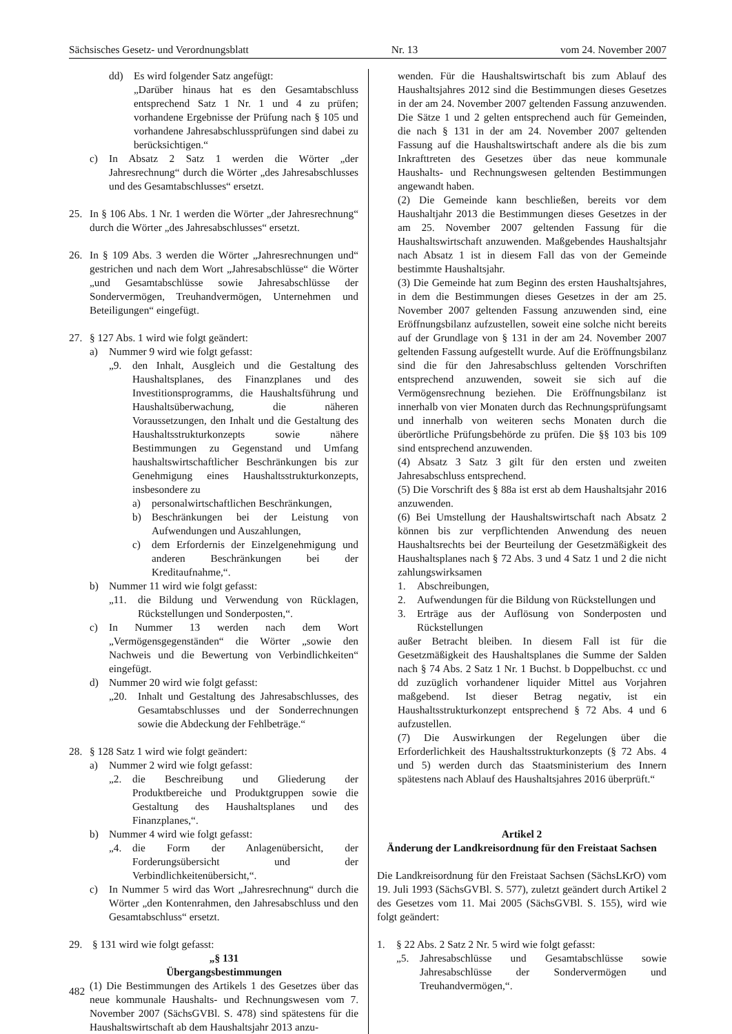Sächsisches Gesetz- und Verordnungsblatt Nr. 13 vom 24. November 2007
dd) Es wird folgender Satz angefügt:
„Darüber hinaus hat es den Gesamtabschluss entsprechend Satz 1 Nr. 1 und 4 zu prüfen; vorhandene Ergebnisse der Prüfung nach § 105 und vorhandene Jahresabschlussprüfungen sind dabei zu berücksichtigen.“
c) In Absatz 2 Satz 1 werden die Wörter „der Jahresrechnung“ durch die Wörter „des Jahresabschlusses und des Gesamtabschlusses“ ersetzt.
25. In § 106 Abs. 1 Nr. 1 werden die Wörter „der Jahresrechnung“ durch die Wörter „des Jahresabschlusses“ ersetzt.
26. In § 109 Abs. 3 werden die Wörter „Jahresrechnungen und“ gestrichen und nach dem Wort „Jahresabschlüsse“ die Wörter „und Gesamtabschlüsse sowie Jahresabschlüsse der Sondervermögen, Treuhandvermögen, Unternehmen und Beteiligungen“ eingefügt.
27. § 127 Abs. 1 wird wie folgt geändert:
a) Nummer 9 wird wie folgt gefasst:
„9. den Inhalt, Ausgleich und die Gestaltung des Haushaltsplanes, des Finanzplanes und des Investitionsprogramms, die Haushaltsführung und Haushaltsüberwachung, die näheren Voraussetzungen, den Inhalt und die Gestaltung des Haushaltsstrukturkonzepts sowie nähere Bestimmungen zu Gegenstand und Umfang haushaltswirtschaftlicher Beschränkungen bis zur Genehmigung eines Haushaltsstrukturkonzepts, insbesondere zu
a) personalwirtschaftlichen Beschränkungen,
b) Beschränkungen bei der Leistung von Aufwendungen und Auszahlungen,
c) dem Erfordernis der Einzelgenehmigung und anderen Beschränkungen bei der Kreditaufnahme,“.
b) Nummer 11 wird wie folgt gefasst:
„11. die Bildung und Verwendung von Rücklagen, Rückstellungen und Sonderposten,“.
c) In Nummer 13 werden nach dem Wort „Vermögensgegenständen“ die Wörter „sowie den Nachweis und die Bewertung von Verbindlichkeiten“ eingefügt.
d) Nummer 20 wird wie folgt gefasst:
„20. Inhalt und Gestaltung des Jahresabschlusses, des Gesamtabschlusses und der Sonderrechnungen sowie die Abdeckung der Fehlbeträge.“
28. § 128 Satz 1 wird wie folgt geändert:
a) Nummer 2 wird wie folgt gefasst:
„2. die Beschreibung und Gliederung der Produktbereiche und Produktgruppen sowie die Gestaltung des Haushaltsplanes und des Finanzplanes,“.
b) Nummer 4 wird wie folgt gefasst:
„4. die Form der Anlagenübersicht, der Forderungsübersicht und der Verbindlichkeitenübersicht,“.
c) In Nummer 5 wird das Wort „Jahresrechnung“ durch die Wörter „den Kontenrahmen, den Jahresabschluss und den Gesamtabschluss“ ersetzt.
29. § 131 wird wie folgt gefasst:
„§ 131
Übergangsbestimmungen
(1) Die Bestimmungen des Artikels 1 des Gesetzes über das neue kommunale Haushalts- und Rechnungswesen vom 7. November 2007 (SächsGVBl. S. 478) sind spätestens für die Haushaltswirtschaft ab dem Haushaltsjahr 2013 anzu-
wenden. Für die Haushaltswirtschaft bis zum Ablauf des Haushaltsjahres 2012 sind die Bestimmungen dieses Gesetzes in der am 24. November 2007 geltenden Fassung anzuwenden. Die Sätze 1 und 2 gelten entsprechend auch für Gemeinden, die nach § 131 in der am 24. November 2007 geltenden Fassung auf die Haushaltswirtschaft andere als die bis zum Inkrafttreten des Gesetzes über das neue kommunale Haushalts- und Rechnungswesen geltenden Bestimmungen angewandt haben.
(2) Die Gemeinde kann beschließen, bereits vor dem Haushaltjahr 2013 die Bestimmungen dieses Gesetzes in der am 25. November 2007 geltenden Fassung für die Haushaltswirtschaft anzuwenden. Maßgebendes Haushaltsjahr nach Absatz 1 ist in diesem Fall das von der Gemeinde bestimmte Haushaltsjahr.
(3) Die Gemeinde hat zum Beginn des ersten Haushaltsjahres, in dem die Bestimmungen dieses Gesetzes in der am 25. November 2007 geltenden Fassung anzuwenden sind, eine Eröffnungsbilanz aufzustellen, soweit eine solche nicht bereits auf der Grundlage von § 131 in der am 24. November 2007 geltenden Fassung aufgestellt wurde. Auf die Eröffnungsbilanz sind die für den Jahresabschluss geltenden Vorschriften entsprechend anzuwenden, soweit sie sich auf die Vermögensrechnung beziehen. Die Eröffnungsbilanz ist innerhalb von vier Monaten durch das Rechnungsprüfungsamt und innerhalb von weiteren sechs Monaten durch die überörtliche Prüfungsbehörde zu prüfen. Die §§ 103 bis 109 sind entsprechend anzuwenden.
(4) Absatz 3 Satz 3 gilt für den ersten und zweiten Jahresabschluss entsprechend.
(5) Die Vorschrift des § 88a ist erst ab dem Haushaltsjahr 2016 anzuwenden.
(6) Bei Umstellung der Haushaltswirtschaft nach Absatz 2 können bis zur verpflichtenden Anwendung des neuen Haushaltsrechts bei der Beurteilung der Gesetzmäßigkeit des Haushaltsplanes nach § 72 Abs. 3 und 4 Satz 1 und 2 die nicht zahlungswirksamen
1. Abschreibungen,
2. Aufwendungen für die Bildung von Rückstellungen und
3. Erträge aus der Auflösung von Sonderposten und Rückstellungen
außer Betracht bleiben. In diesem Fall ist für die Gesetzmäßigkeit des Haushaltsplanes die Summe der Salden nach § 74 Abs. 2 Satz 1 Nr. 1 Buchst. b Doppelbuchst. cc und dd zuzüglich vorhandener liquider Mittel aus Vorjahren maßgebend. Ist dieser Betrag negativ, ist ein Haushaltsstrukturkonzept entsprechend § 72 Abs. 4 und 6 aufzustellen.
(7) Die Auswirkungen der Regelungen über die Erforderlichkeit des Haushaltsstrukturkonzepts (§ 72 Abs. 4 und 5) werden durch das Staatsministerium des Innern spätestens nach Ablauf des Haushaltsjahres 2016 überprüft.“
Artikel 2
Änderung der Landkreisordnung für den Freistaat Sachsen
Die Landkreisordnung für den Freistaat Sachsen (SächsLKrO) vom 19. Juli 1993 (SächsGVBl. S. 577), zuletzt geändert durch Artikel 2 des Gesetzes vom 11. Mai 2005 (SächsGVBl. S. 155), wird wie folgt geändert:
1. § 22 Abs. 2 Satz 2 Nr. 5 wird wie folgt gefasst:
„5. Jahresabschlüsse und Gesamtabschlüsse sowie Jahresabschlüsse der Sondervermögen und Treuhandvermögen,“.
482